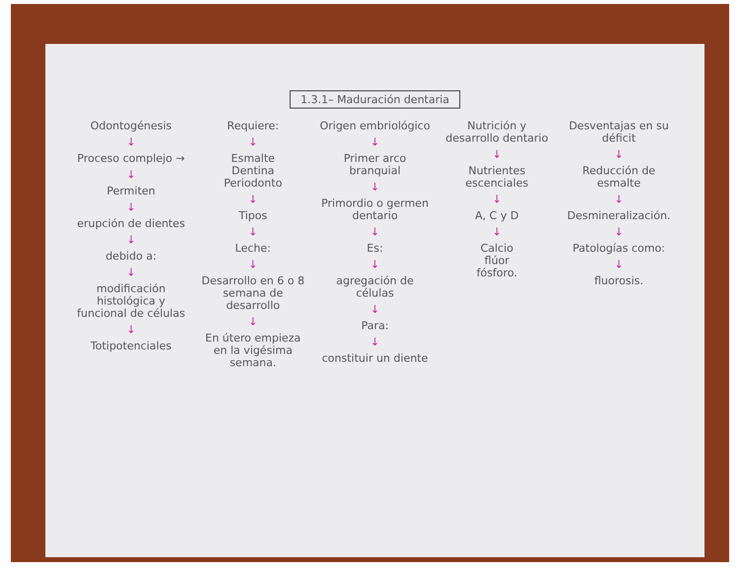1.3.1– Maduración dentaria
Odontogénesis
↓
Proceso complejo →
↓
Permiten
↓
erupción de dientes
↓
debido a:
↓
modificación histológica y funcional de células
↓
Totipotenciales
Requiere:
↓
Esmalte
Dentina
Periodonto
↓
Tipos
↓
Leche:
↓
Desarrollo en 6 o 8 semana de desarrollo
↓
En útero empieza en la vigésima semana.
Origen embriológico
↓
Primer arco branquial
↓
Primordio o germen dentario
↓
Es:
↓
agregación de células
↓
Para:
↓
constituir un diente
Nutrición y desarrollo dentario
↓
Nutrientes escenciales
↓
A, C y D
↓
Calcio
flúor
fósforo.
Desventajas en su déficit
↓
Reducción de esmalte
↓
Desmineralización.
↓
Patologías como:
↓
fluorosis.